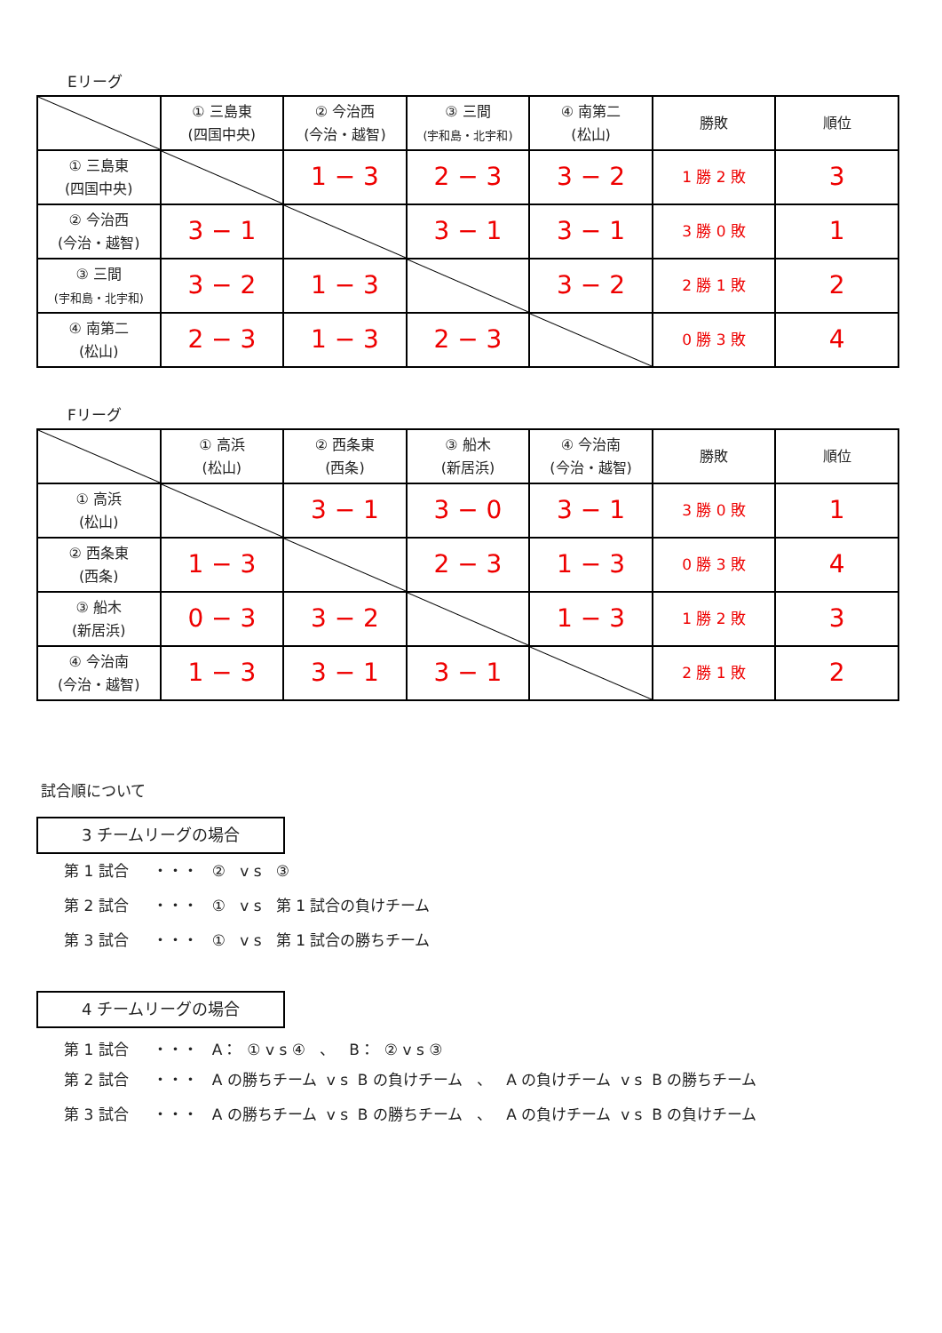Eリーグ
| | ① 三島東 (四国中央) | ② 今治西 (今治・越智) | ③ 三間 (宇和島・北宇和) | ④ 南第二 (松山) | 勝敗 | 順位 |
| --- | --- | --- | --- | --- | --- | --- |
| ① 三島東 (四国中央) | | 1 − 3 | 2 − 3 | 3 − 2 | 1 勝 2 敗 | 3 |
| ② 今治西 (今治・越智) | 3 − 1 | | 3 − 1 | 3 − 1 | 3 勝 0 敗 | 1 |
| ③ 三間 (宇和島・北宇和) | 3 − 2 | 1 − 3 | | 3 − 2 | 2 勝 1 敗 | 2 |
| ④ 南第二 (松山) | 2 − 3 | 1 − 3 | 2 − 3 | | 0 勝 3 敗 | 4 |
Fリーグ
| | ① 高浜 (松山) | ② 西条東 (西条) | ③ 船木 (新居浜) | ④ 今治南 (今治・越智) | 勝敗 | 順位 |
| --- | --- | --- | --- | --- | --- | --- |
| ① 高浜 (松山) | | 3 − 1 | 3 − 0 | 3 − 1 | 3 勝 0 敗 | 1 |
| ② 西条東 (西条) | 1 − 3 | | 2 − 3 | 1 − 3 | 0 勝 3 敗 | 4 |
| ③ 船木 (新居浜) | 0 − 3 | 3 − 2 | | 1 − 3 | 1 勝 2 敗 | 3 |
| ④ 今治南 (今治・越智) | 1 − 3 | 3 − 1 | 3 − 1 | | 2 勝 1 敗 | 2 |
試合順について
3 チームリーグの場合
第 1 試合 ・・・ ② v s ③
第 2 試合 ・・・ ① v s 第 1 試合の負けチーム
第 3 試合 ・・・ ① v s 第 1 試合の勝ちチーム
4 チームリーグの場合
第 1 試合 ・・・ A： ① v s ④ 、 B： ② v s ③
第 2 試合 ・・・ A の勝ちチーム v s B の負けチーム 、 A の負けチーム v s B の勝ちチーム
第 3 試合 ・・・ A の勝ちチーム v s B の勝ちチーム 、 A の負けチーム v s B の負けチーム